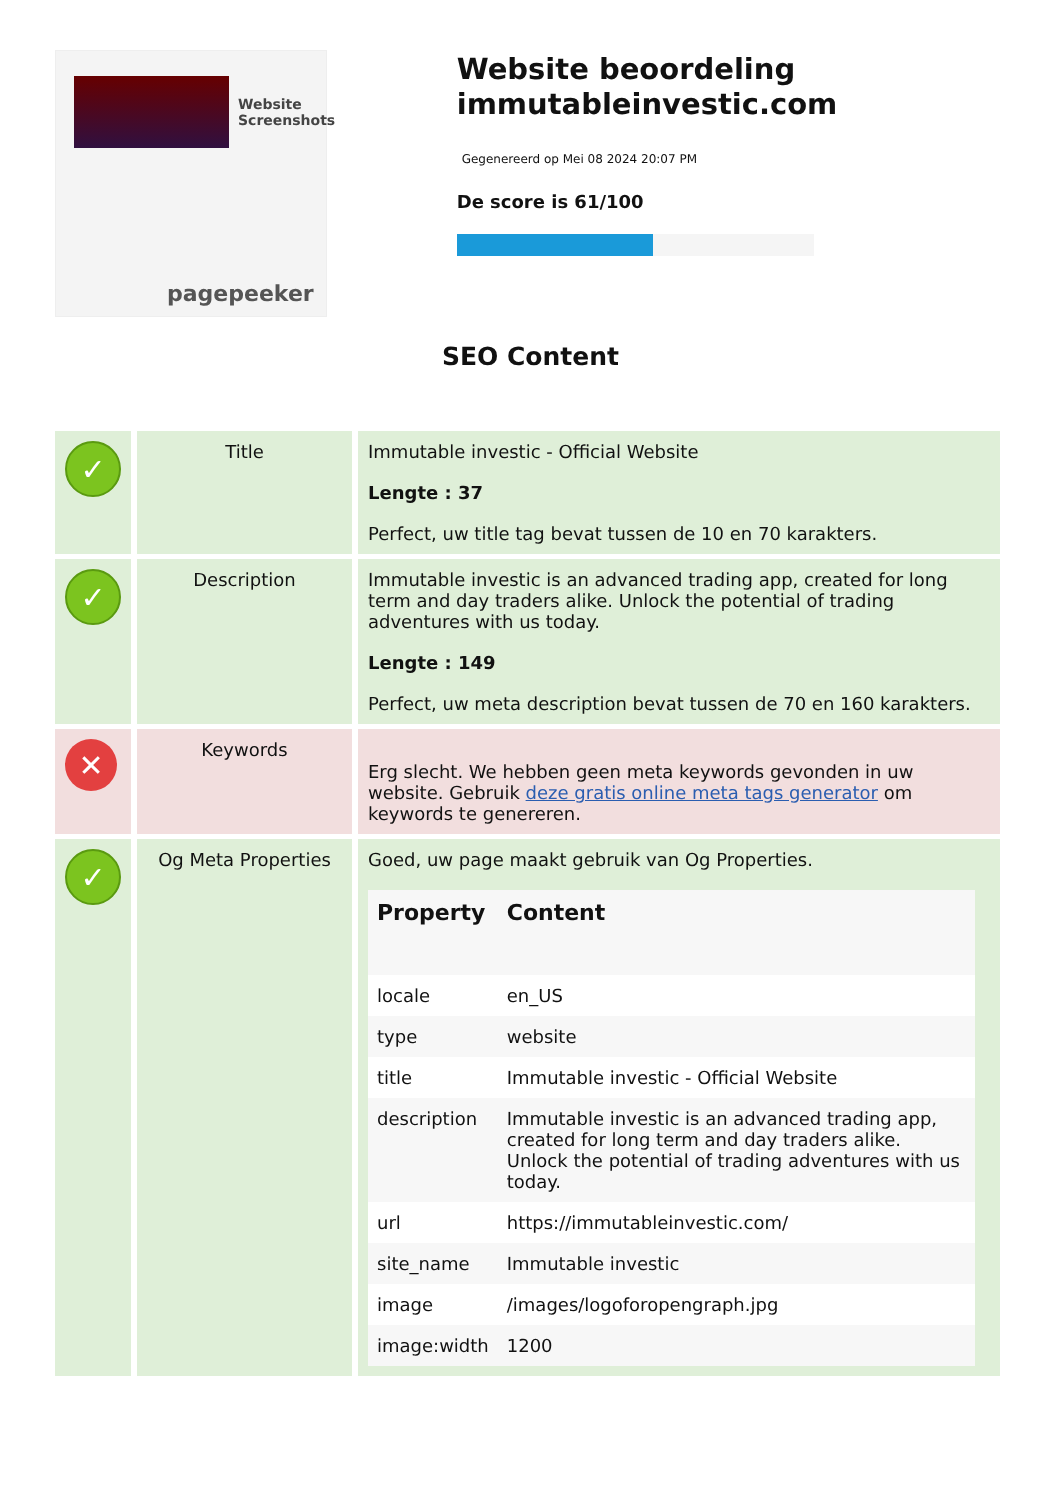Website Screenshots
pagepeeker
Website beoordeling immutableinvestic.com
Gegenereerd op Mei 08 2024 20:07 PM
De score is 61/100
SEO Content
| ✓ | Title | Immutable investic - Official Website Lengte : 37 Perfect, uw title tag bevat tussen de 10 en 70 karakters. |
| ✓ | Description | Immutable investic is an advanced trading app, created for long term and day traders alike. Unlock the potential of trading adventures with us today. Lengte : 149 Perfect, uw meta description bevat tussen de 70 en 160 karakters. |
| ✕ | Keywords | Erg slecht. We hebben geen meta keywords gevonden in uw website. Gebruik deze gratis online meta tags generator om keywords te genereren. |
| ✓ | Og Meta Properties | Goed, uw page maakt gebruik van Og Properties. / Property / Content / / --- / --- / / locale / en_US / / type / website / / title / Immutable investic - Official Website / / description / Immutable investic is an advanced trading app, created for long term and day traders alike. Unlock the potential of trading adventures with us today. / / url / https://immutableinvestic.com/ / / site_name / Immutable investic / / image / /images/logoforopengraph.jpg / / image:width / 1200 / |